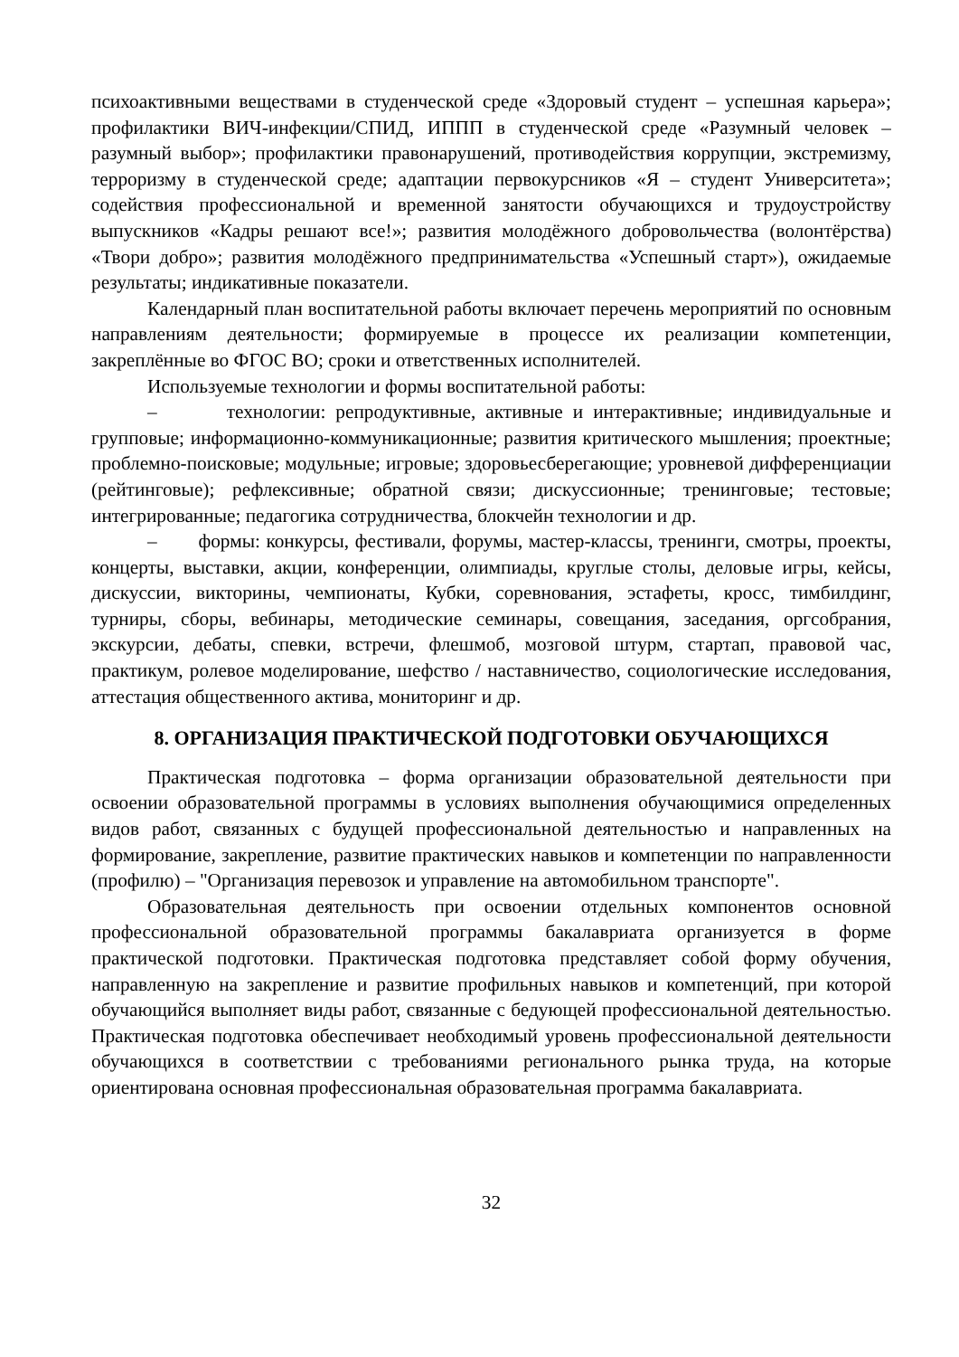психоактивными веществами в студенческой среде «Здоровый студент – успешная карьера»; профилактики ВИЧ-инфекции/СПИД, ИППП в студенческой среде «Разумный человек – разумный выбор»; профилактики правонарушений, противодействия коррупции, экстремизму, терроризму в студенческой среде; адаптации первокурсников «Я – студент Университета»; содействия профессиональной и временной занятости обучающихся и трудоустройству выпускников «Кадры решают все!»; развития молодёжного добровольчества (волонтёрства) «Твори добро»; развития молодёжного предпринимательства «Успешный старт»), ожидаемые результаты; индикативные показатели.
Календарный план воспитательной работы включает перечень мероприятий по основным направлениям деятельности; формируемые в процессе их реализации компетенции, закреплённые во ФГОС ВО; сроки и ответственных исполнителей.
Используемые технологии и формы воспитательной работы:
– технологии: репродуктивные, активные и интерактивные; индивидуальные и групповые; информационно-коммуникационные; развития критического мышления; проектные; проблемно-поисковые; модульные; игровые; здоровьесберегающие; уровневой дифференциации (рейтинговые); рефлексивные; обратной связи; дискуссионные; тренинговые; тестовые; интегрированные; педагогика сотрудничества, блокчейн технологии и др.
– формы: конкурсы, фестивали, форумы, мастер-классы, тренинги, смотры, проекты, концерты, выставки, акции, конференции, олимпиады, круглые столы, деловые игры, кейсы, дискуссии, викторины, чемпионаты, Кубки, соревнования, эстафеты, кросс, тимбилдинг, турниры, сборы, вебинары, методические семинары, совещания, заседания, оргсобрания, экскурсии, дебаты, спевки, встречи, флешмоб, мозговой штурм, стартап, правовой час, практикум, ролевое моделирование, шефство / наставничество, социологические исследования, аттестация общественного актива, мониторинг и др.
8. ОРГАНИЗАЦИЯ ПРАКТИЧЕСКОЙ ПОДГОТОВКИ ОБУЧАЮЩИХСЯ
Практическая подготовка – форма организации образовательной деятельности при освоении образовательной программы в условиях выполнения обучающимися определенных видов работ, связанных с будущей профессиональной деятельностью и направленных на формирование, закрепление, развитие практических навыков и компетенции по направленности (профилю) – "Организация перевозок и управление на автомобильном транспорте".
Образовательная деятельность при освоении отдельных компонентов основной профессиональной образовательной программы бакалавриата организуется в форме практической подготовки. Практическая подготовка представляет собой форму обучения, направленную на закрепление и развитие профильных навыков и компетенций, при которой обучающийся выполняет виды работ, связанные с бедующей профессиональной деятельностью. Практическая подготовка обеспечивает необходимый уровень профессиональной деятельности обучающихся в соответствии с требованиями регионального рынка труда, на которые ориентирована основная профессиональная образовательная программа бакалавриата.
32